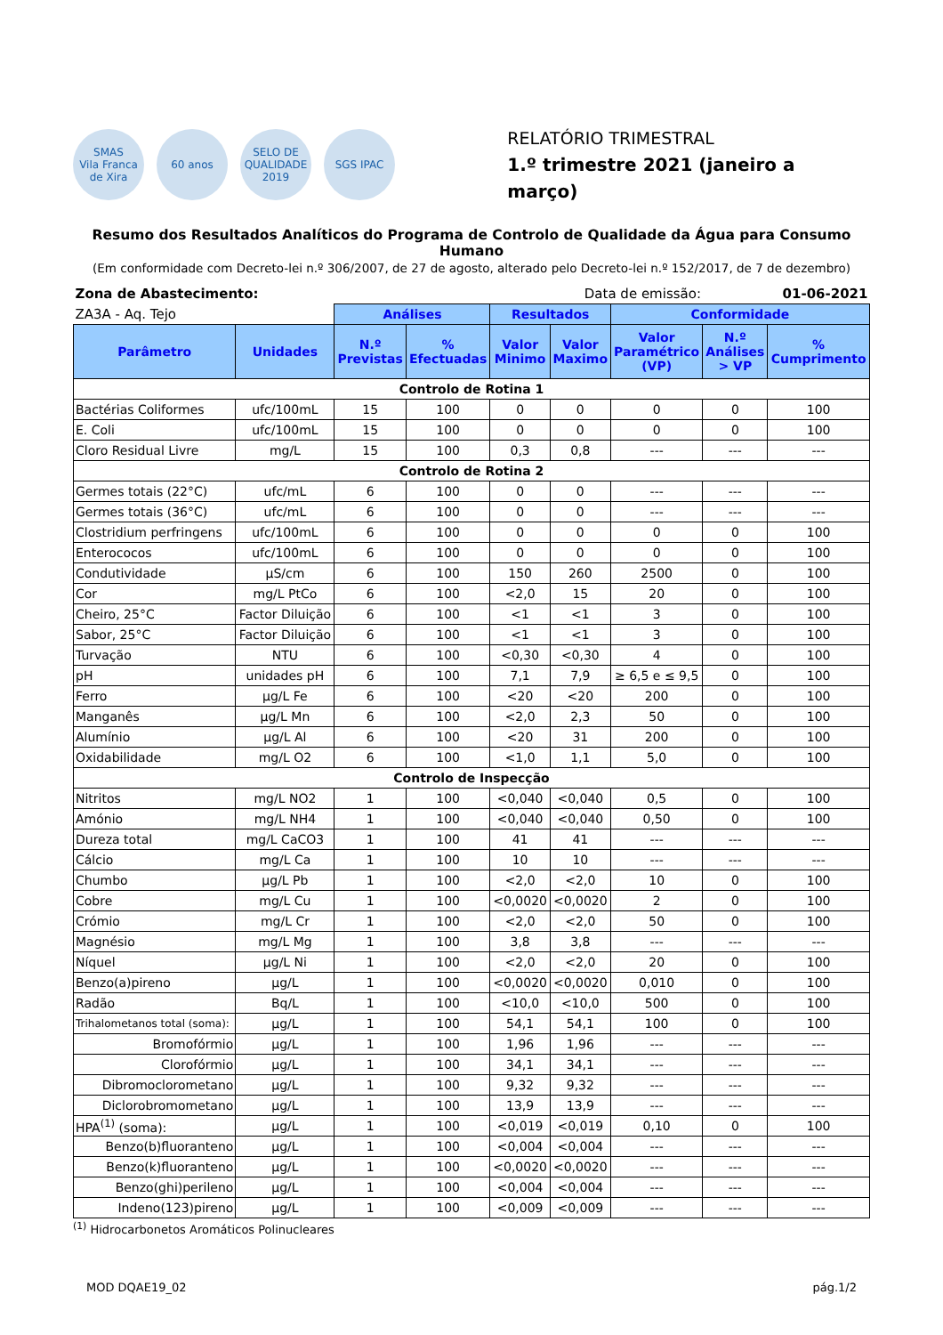SMAS
Vila Franca de Xira
60 anos
SELO DE QUALIDADE 2019
SGS IPAC
RELATÓRIO TRIMESTRAL
1.º trimestre 2021 (janeiro a março)
Resumo dos Resultados Analíticos do Programa de Controlo de Qualidade da Água para Consumo Humano
(Em conformidade com Decreto-lei n.º 306/2007, de 27 de agosto, alterado pelo Decreto-lei n.º 152/2017, de 7 de dezembro)
| Zona de Abastecimento: | | Data de emissão: | | | | | 01-06-2021 | |
| ZA3A - Aq. Tejo | | Análises | | Resultados | | Conformidade | | |
| Parâmetro | Unidades | N.º Previstas | % Efectuadas | Valor Minimo | Valor Maximo | Valor Paramétrico (VP) | N.º Análises > VP | % Cumprimento |
| Controlo de Rotina 1 | | | | | | | | |
| Bactérias Coliformes | ufc/100mL | 15 | 100 | 0 | 0 | 0 | 0 | 100 |
| E. Coli | ufc/100mL | 15 | 100 | 0 | 0 | 0 | 0 | 100 |
| Cloro Residual Livre | mg/L | 15 | 100 | 0,3 | 0,8 | --- | --- | --- |
| Controlo de Rotina 2 | | | | | | | | |
| Germes totais (22°C) | ufc/mL | 6 | 100 | 0 | 0 | --- | --- | --- |
| Germes totais (36°C) | ufc/mL | 6 | 100 | 0 | 0 | --- | --- | --- |
| Clostridium perfringens | ufc/100mL | 6 | 100 | 0 | 0 | 0 | 0 | 100 |
| Enterococos | ufc/100mL | 6 | 100 | 0 | 0 | 0 | 0 | 100 |
| Condutividade | µS/cm | 6 | 100 | 150 | 260 | 2500 | 0 | 100 |
| Cor | mg/L PtCo | 6 | 100 | <2,0 | 15 | 20 | 0 | 100 |
| Cheiro, 25°C | Factor Diluição | 6 | 100 | <1 | <1 | 3 | 0 | 100 |
| Sabor, 25°C | Factor Diluição | 6 | 100 | <1 | <1 | 3 | 0 | 100 |
| Turvação | NTU | 6 | 100 | <0,30 | <0,30 | 4 | 0 | 100 |
| pH | unidades pH | 6 | 100 | 7,1 | 7,9 | ≥ 6,5 e ≤ 9,5 | 0 | 100 |
| Ferro | µg/L Fe | 6 | 100 | <20 | <20 | 200 | 0 | 100 |
| Manganês | µg/L Mn | 6 | 100 | <2,0 | 2,3 | 50 | 0 | 100 |
| Alumínio | µg/L Al | 6 | 100 | <20 | 31 | 200 | 0 | 100 |
| Oxidabilidade | mg/L O2 | 6 | 100 | <1,0 | 1,1 | 5,0 | 0 | 100 |
| Controlo de Inspecção | | | | | | | | |
| Nitritos | mg/L NO2 | 1 | 100 | <0,040 | <0,040 | 0,5 | 0 | 100 |
| Amónio | mg/L NH4 | 1 | 100 | <0,040 | <0,040 | 0,50 | 0 | 100 |
| Dureza total | mg/L CaCO3 | 1 | 100 | 41 | 41 | --- | --- | --- |
| Cálcio | mg/L Ca | 1 | 100 | 10 | 10 | --- | --- | --- |
| Chumbo | µg/L Pb | 1 | 100 | <2,0 | <2,0 | 10 | 0 | 100 |
| Cobre | mg/L Cu | 1 | 100 | <0,0020 | <0,0020 | 2 | 0 | 100 |
| Crómio | mg/L Cr | 1 | 100 | <2,0 | <2,0 | 50 | 0 | 100 |
| Magnésio | mg/L Mg | 1 | 100 | 3,8 | 3,8 | --- | --- | --- |
| Níquel | µg/L Ni | 1 | 100 | <2,0 | <2,0 | 20 | 0 | 100 |
| Benzo(a)pireno | µg/L | 1 | 100 | <0,0020 | <0,0020 | 0,010 | 0 | 100 |
| Radão | Bq/L | 1 | 100 | <10,0 | <10,0 | 500 | 0 | 100 |
| Trihalometanos total (soma): | µg/L | 1 | 100 | 54,1 | 54,1 | 100 | 0 | 100 |
| Bromofórmio | µg/L | 1 | 100 | 1,96 | 1,96 | --- | --- | --- |
| Clorofórmio | µg/L | 1 | 100 | 34,1 | 34,1 | --- | --- | --- |
| Dibromoclorometano | µg/L | 1 | 100 | 9,32 | 9,32 | --- | --- | --- |
| Diclorobromometano | µg/L | 1 | 100 | 13,9 | 13,9 | --- | --- | --- |
| HPA<sup>(1)</sup> (soma): | µg/L | 1 | 100 | <0,019 | <0,019 | 0,10 | 0 | 100 |
| Benzo(b)fluoranteno | µg/L | 1 | 100 | <0,004 | <0,004 | --- | --- | --- |
| Benzo(k)fluoranteno | µg/L | 1 | 100 | <0,0020 | <0,0020 | --- | --- | --- |
| Benzo(ghi)perileno | µg/L | 1 | 100 | <0,004 | <0,004 | --- | --- | --- |
| Indeno(123)pireno | µg/L | 1 | 100 | <0,009 | <0,009 | --- | --- | --- |
<sup>(1)</sup> Hidrocarbonetos Aromáticos Polinucleares
MOD DQAE19_02 pág.1/2